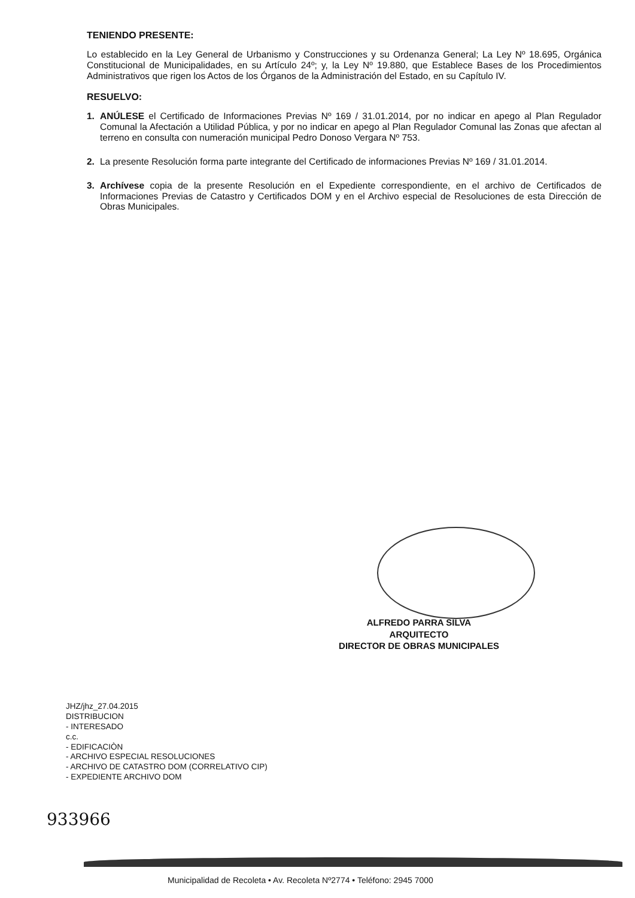TENIENDO PRESENTE:
Lo establecido en la Ley General de Urbanismo y Construcciones y su Ordenanza General; La Ley Nº 18.695, Orgánica Constitucional de Municipalidades, en su Artículo 24º; y, la Ley Nº 19.880, que Establece Bases de los Procedimientos Administrativos que rigen los Actos de los Órganos de la Administración del Estado, en su Capítulo IV.
RESUELVO:
1. ANÚLESE el Certificado de Informaciones Previas Nº 169 / 31.01.2014, por no indicar en apego al Plan Regulador Comunal la Afectación a Utilidad Pública, y por no indicar en apego al Plan Regulador Comunal las Zonas que afectan al terreno en consulta con numeración municipal Pedro Donoso Vergara Nº 753.
2. La presente Resolución forma parte integrante del Certificado de informaciones Previas Nº 169 / 31.01.2014.
3. Archívese copia de la presente Resolución en el Expediente correspondiente, en el archivo de Certificados de Informaciones Previas de Catastro y Certificados DOM y en el Archivo especial de Resoluciones de esta Dirección de Obras Municipales.
ALFREDO PARRA SILVA
ARQUITECTO
DIRECTOR DE OBRAS MUNICIPALES
JHZ/jhz_27.04.2015
DISTRIBUCION
- INTERESADO
c.c.
- EDIFICACIÒN
- ARCHIVO ESPECIAL RESOLUCIONES
- ARCHIVO DE CATASTRO DOM (CORRELATIVO CIP)
- EXPEDIENTE ARCHIVO DOM
933966
Municipalidad de Recoleta • Av. Recoleta Nº2774 • Teléfono: 2945 7000